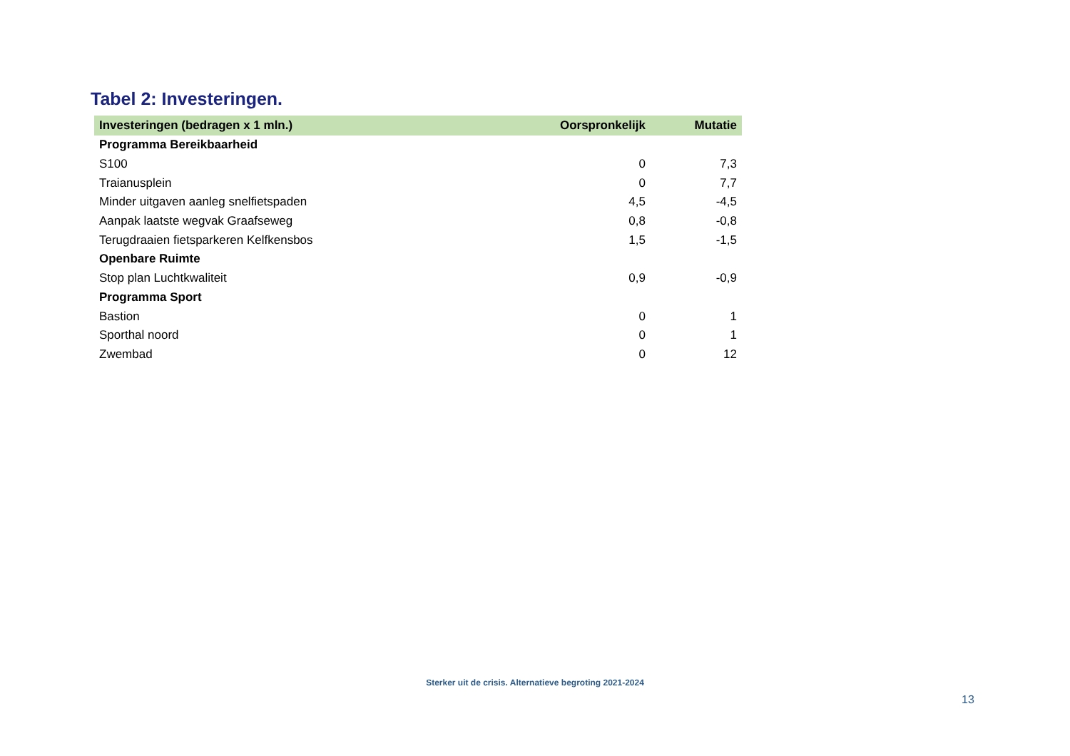Tabel 2: Investeringen.
| Investeringen (bedragen x 1 mln.) | Oorspronkelijk | Mutatie |
| --- | --- | --- |
| Programma Bereikbaarheid | | |
| S100 | 0 | 7,3 |
| Traianusplein | 0 | 7,7 |
| Minder uitgaven aanleg snelfietspaden | 4,5 | -4,5 |
| Aanpak laatste wegvak Graafseweg | 0,8 | -0,8 |
| Terugdraaien fietsparkeren Kelfkensbos | 1,5 | -1,5 |
| Openbare Ruimte | | |
| Stop plan Luchtkwaliteit | 0,9 | -0,9 |
| Programma Sport | | |
| Bastion | 0 | 1 |
| Sporthal noord | 0 | 1 |
| Zwembad | 0 | 12 |
Sterker uit de crisis. Alternatieve begroting 2021-2024
13